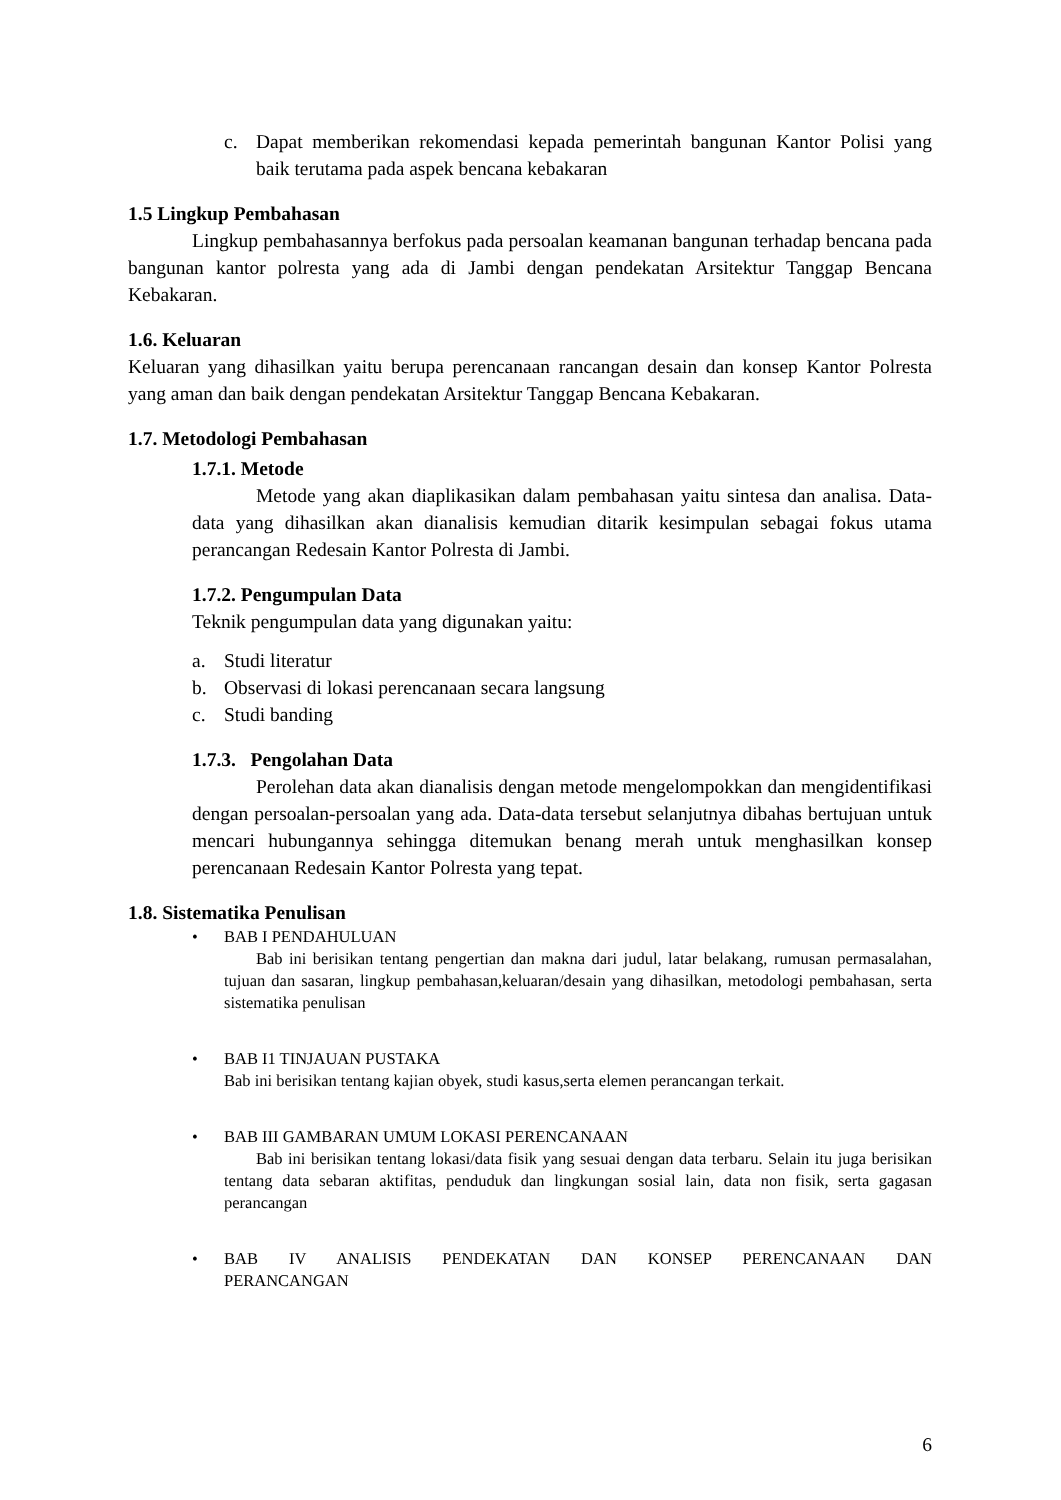c. Dapat memberikan rekomendasi kepada pemerintah bangunan Kantor Polisi yang baik terutama pada aspek bencana kebakaran
1.5 Lingkup Pembahasan
Lingkup pembahasannya berfokus pada persoalan keamanan bangunan terhadap bencana pada bangunan kantor polresta yang ada di Jambi dengan pendekatan Arsitektur Tanggap Bencana Kebakaran.
1.6. Keluaran
Keluaran yang dihasilkan yaitu berupa perencanaan rancangan desain dan konsep Kantor Polresta yang aman dan baik dengan pendekatan Arsitektur Tanggap Bencana Kebakaran.
1.7. Metodologi Pembahasan
1.7.1. Metode
Metode yang akan diaplikasikan dalam pembahasan yaitu sintesa dan analisa. Data-data yang dihasilkan akan dianalisis kemudian ditarik kesimpulan sebagai fokus utama perancangan Redesain Kantor Polresta di Jambi.
1.7.2. Pengumpulan Data
Teknik pengumpulan data yang digunakan yaitu:
a. Studi literatur
b. Observasi di lokasi perencanaan secara langsung
c. Studi banding
1.7.3. Pengolahan Data
Perolehan data akan dianalisis dengan metode mengelompokkan dan mengidentifikasi dengan persoalan-persoalan yang ada. Data-data tersebut selanjutnya dibahas bertujuan untuk mencari hubungannya sehingga ditemukan benang merah untuk menghasilkan konsep perencanaan Redesain Kantor Polresta yang tepat.
1.8. Sistematika Penulisan
• BAB I PENDAHULUAN
Bab ini berisikan tentang pengertian dan makna dari judul, latar belakang, rumusan permasalahan, tujuan dan sasaran, lingkup pembahasan,keluaran/desain yang dihasilkan, metodologi pembahasan, serta sistematika penulisan
• BAB I1 TINJAUAN PUSTAKA
Bab ini berisikan tentang kajian obyek, studi kasus,serta elemen perancangan terkait.
• BAB III GAMBARAN UMUM LOKASI PERENCANAAN
Bab ini berisikan tentang lokasi/data fisik yang sesuai dengan data terbaru. Selain itu juga berisikan tentang data sebaran aktifitas, penduduk dan lingkungan sosial lain, data non fisik, serta gagasan perancangan
• BAB IV ANALISIS PENDEKATAN DAN KONSEP PERENCANAAN DAN PERANCANGAN
6